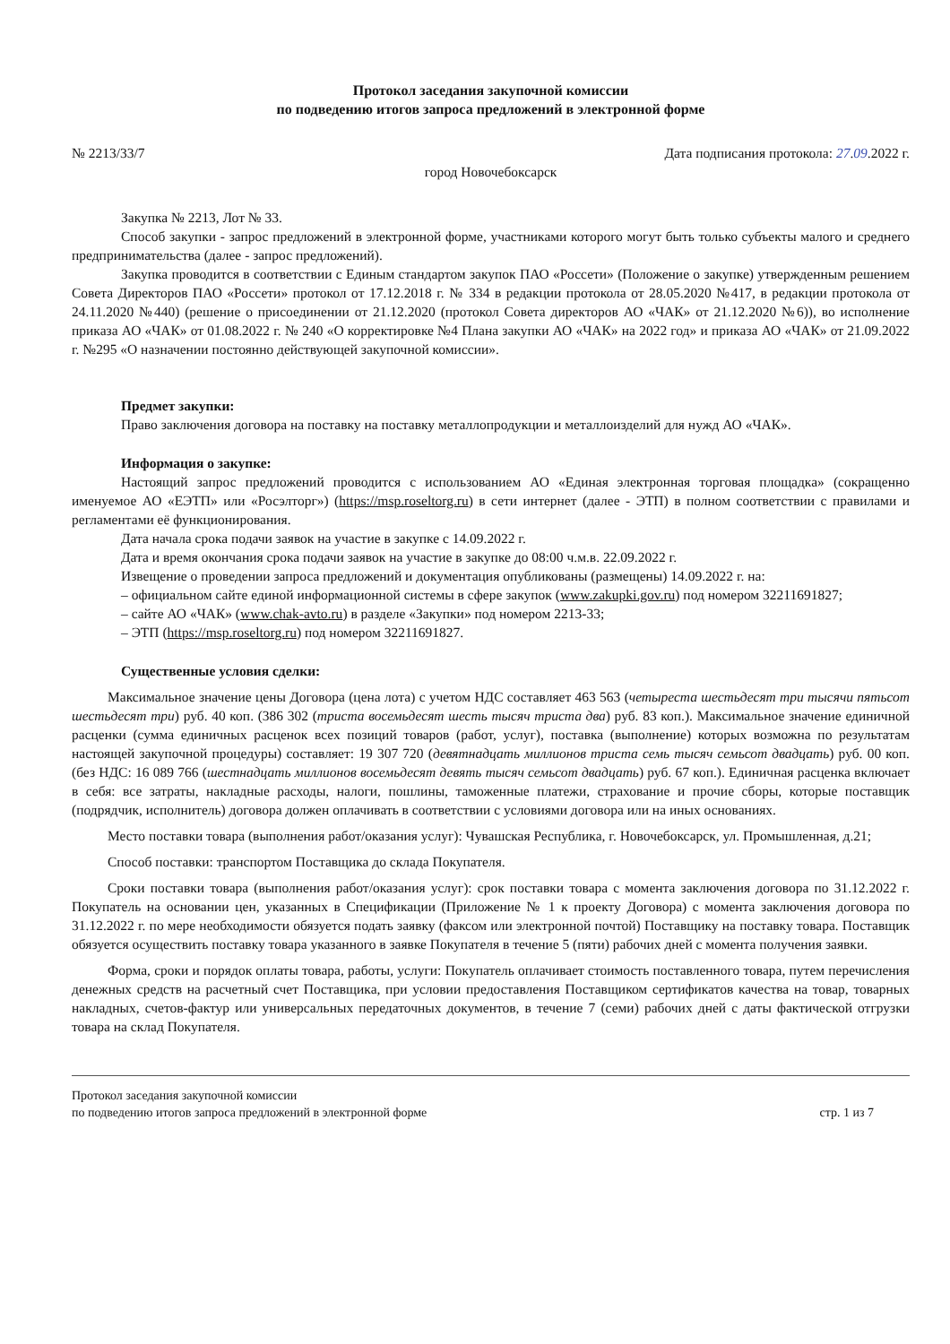Протокол заседания закупочной комиссии
по подведению итогов запроса предложений в электронной форме
№ 2213/33/7 Дата подписания протокола: 27.09.2022 г.
город Новочебоксарск
Закупка № 2213, Лот № 33.
Способ закупки - запрос предложений в электронной форме, участниками которого могут быть только субъекты малого и среднего предпринимательства (далее - запрос предложений).
Закупка проводится в соответствии с Единым стандартом закупок ПАО «Россети» (Положение о закупке) утвержденным решением Совета Директоров ПАО «Россети» протокол от 17.12.2018 г. № 334 в редакции протокола от 28.05.2020 №417, в редакции протокола от 24.11.2020 №440) (решение о присоединении от 21.12.2020 (протокол Совета директоров АО «ЧАК» от 21.12.2020 №6)), во исполнение приказа АО «ЧАК» от 01.08.2022 г. № 240 «О корректировке №4 Плана закупки АО «ЧАК» на 2022 год» и приказа АО «ЧАК» от 21.09.2022 г. №295 «О назначении постоянно действующей закупочной комиссии».
Предмет закупки:
Право заключения договора на поставку на поставку металлопродукции и металлоизделий для нужд АО «ЧАК».
Информация о закупке:
Настоящий запрос предложений проводится с использованием АО «Единая электронная торговая площадка» (сокращенно именуемое АО «ЕЭТП» или «Росэлторг») (https://msp.roseltorg.ru) в сети интернет (далее - ЭТП) в полном соответствии с правилами и регламентами её функционирования.
Дата начала срока подачи заявок на участие в закупке с 14.09.2022 г.
Дата и время окончания срока подачи заявок на участие в закупке до 08:00 ч.м.в. 22.09.2022 г.
Извещение о проведении запроса предложений и документация опубликованы (размещены) 14.09.2022 г. на:
– официальном сайте единой информационной системы в сфере закупок (www.zakupki.gov.ru) под номером 32211691827;
– сайте АО «ЧАК» (www.chak-avto.ru) в разделе «Закупки» под номером 2213-33;
– ЭТП (https://msp.roseltorg.ru) под номером 32211691827.
Существенные условия сделки:
Максимальное значение цены Договора (цена лота) с учетом НДС составляет 463 563 (четыреста шестьдесят три тысячи пятьсот шестьдесят три) руб. 40 коп. (386 302 (триста восемьдесят шесть тысяч триста два) руб. 83 коп.). Максимальное значение единичной расценки (сумма единичных расценок всех позиций товаров (работ, услуг), поставка (выполнение) которых возможна по результатам настоящей закупочной процедуры) составляет: 19 307 720 (девятнадцать миллионов триста семь тысяч семьсот двадцать) руб. 00 коп. (без НДС: 16 089 766 (шестнадцать миллионов восемьдесят девять тысяч семьсот двадцать) руб. 67 коп.). Единичная расценка включает в себя: все затраты, накладные расходы, налоги, пошлины, таможенные платежи, страхование и прочие сборы, которые поставщик (подрядчик, исполнитель) договора должен оплачивать в соответствии с условиями договора или на иных основаниях.
Место поставки товара (выполнения работ/оказания услуг): Чувашская Республика, г. Новочебоксарск, ул. Промышленная, д.21;
Способ поставки: транспортом Поставщика до склада Покупателя.
Сроки поставки товара (выполнения работ/оказания услуг): срок поставки товара с момента заключения договора по 31.12.2022 г. Покупатель на основании цен, указанных в Спецификации (Приложение № 1 к проекту Договора) с момента заключения договора по 31.12.2022 г. по мере необходимости обязуется подать заявку (факсом или электронной почтой) Поставщику на поставку товара. Поставщик обязуется осуществить поставку товара указанного в заявке Покупателя в течение 5 (пяти) рабочих дней с момента получения заявки.
Форма, сроки и порядок оплаты товара, работы, услуги: Покупатель оплачивает стоимость поставленного товара, путем перечисления денежных средств на расчетный счет Поставщика, при условии предоставления Поставщиком сертификатов качества на товар, товарных накладных, счетов-фактур или универсальных передаточных документов, в течение 7 (семи) рабочих дней с даты фактической отгрузки товара на склад Покупателя.
Протокол заседания закупочной комиссии
по подведению итогов запроса предложений в электронной форме стр. 1 из 7